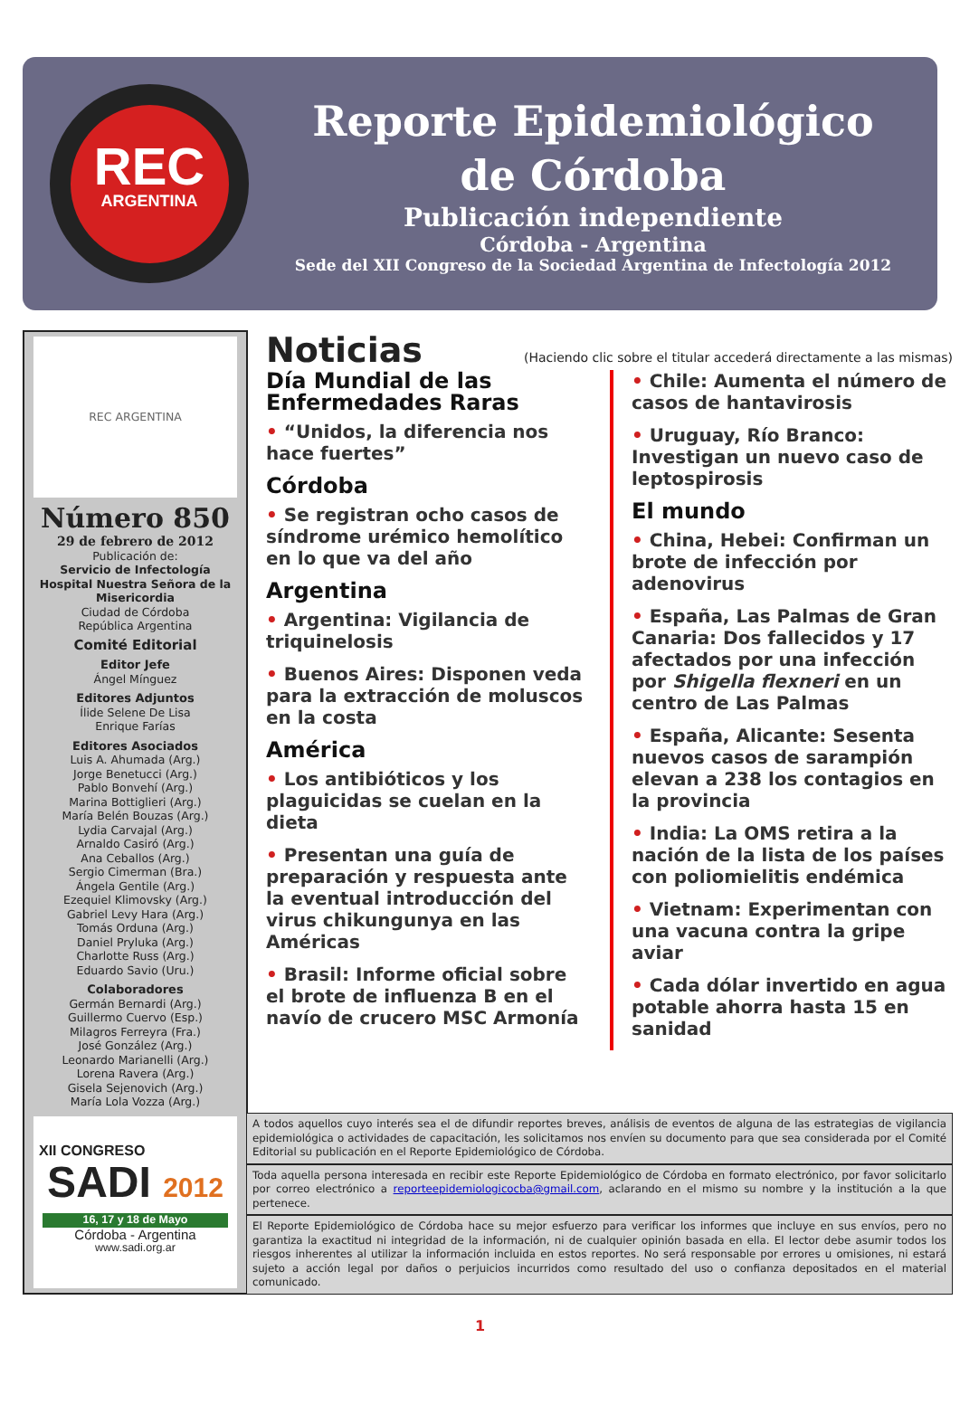REC
ARGENTINA
Reporte Epidemiológico
de Córdoba
Publicación independiente
Córdoba - Argentina
Sede del XII Congreso de la Sociedad Argentina de Infectología 2012
REC ARGENTINA
Número 850
29 de febrero de 2012
Publicación de:
Servicio de Infectología
Hospital Nuestra Señora de la Misericordia
Ciudad de Córdoba
República Argentina
Comité Editorial
Editor Jefe
Ángel Mínguez
Editores Adjuntos
Ílide Selene De Lisa
Enrique Farías
Editores Asociados
Luis A. Ahumada (Arg.)
Jorge Benetucci (Arg.)
Pablo Bonvehí (Arg.)
Marina Bottiglieri (Arg.)
María Belén Bouzas (Arg.)
Lydia Carvajal (Arg.)
Arnaldo Casiró (Arg.)
Ana Ceballos (Arg.)
Sergio Cimerman (Bra.)
Ángela Gentile (Arg.)
Ezequiel Klimovsky (Arg.)
Gabriel Levy Hara (Arg.)
Tomás Orduna (Arg.)
Daniel Pryluka (Arg.)
Charlotte Russ (Arg.)
Eduardo Savio (Uru.)
Colaboradores
Germán Bernardi (Arg.)
Guillermo Cuervo (Esp.)
Milagros Ferreyra (Fra.)
José González (Arg.)
Leonardo Marianelli (Arg.)
Lorena Ravera (Arg.)
Gisela Sejenovich (Arg.)
María Lola Vozza (Arg.)
XII CONGRESO
SADI 2012
16, 17 y 18 de Mayo
Córdoba - Argentina
www.sadi.org.ar
Noticias (Haciendo clic sobre el titular accederá directamente a las mismas)
Día Mundial de las Enfermedades Raras
• “Unidos, la diferencia nos hace fuertes”
Córdoba
• Se registran ocho casos de síndrome urémico hemolítico en lo que va del año
Argentina
• Argentina: Vigilancia de triquinelosis
• Buenos Aires: Disponen veda para la extracción de moluscos en la costa
América
• Los antibióticos y los plaguicidas se cuelan en la dieta
• Presentan una guía de preparación y respuesta ante la eventual introducción del virus chikungunya en las Américas
• Brasil: Informe oficial sobre el brote de influenza B en el navío de crucero MSC Armonía
• Chile: Aumenta el número de casos de hantavirosis
• Uruguay, Río Branco: Investigan un nuevo caso de leptospirosis
El mundo
• China, Hebei: Confirman un brote de infección por adenovirus
• España, Las Palmas de Gran Canaria: Dos fallecidos y 17 afectados por una infección por Shigella flexneri en un centro de Las Palmas
• España, Alicante: Sesenta nuevos casos de sarampión elevan a 238 los contagios en la provincia
• India: La OMS retira a la nación de la lista de los países con poliomielitis endémica
• Vietnam: Experimentan con una vacuna contra la gripe aviar
• Cada dólar invertido en agua potable ahorra hasta 15 en sanidad
A todos aquellos cuyo interés sea el de difundir reportes breves, análisis de eventos de alguna de las estrategias de vigilancia epidemiológica o actividades de capacitación, les solicitamos nos envíen su documento para que sea considerada por el Comité Editorial su publicación en el Reporte Epidemiológico de Córdoba.
Toda aquella persona interesada en recibir este Reporte Epidemiológico de Córdoba en formato electrónico, por favor solicitarlo por correo electrónico a reporteepidemiologicocba@gmail.com, aclarando en el mismo su nombre y la institución a la que pertenece.
El Reporte Epidemiológico de Córdoba hace su mejor esfuerzo para verificar los informes que incluye en sus envíos, pero no garantiza la exactitud ni integridad de la información, ni de cualquier opinión basada en ella. El lector debe asumir todos los riesgos inherentes al utilizar la información incluida en estos reportes. No será responsable por errores u omisiones, ni estará sujeto a acción legal por daños o perjuicios incurridos como resultado del uso o confianza depositados en el material comunicado.
1